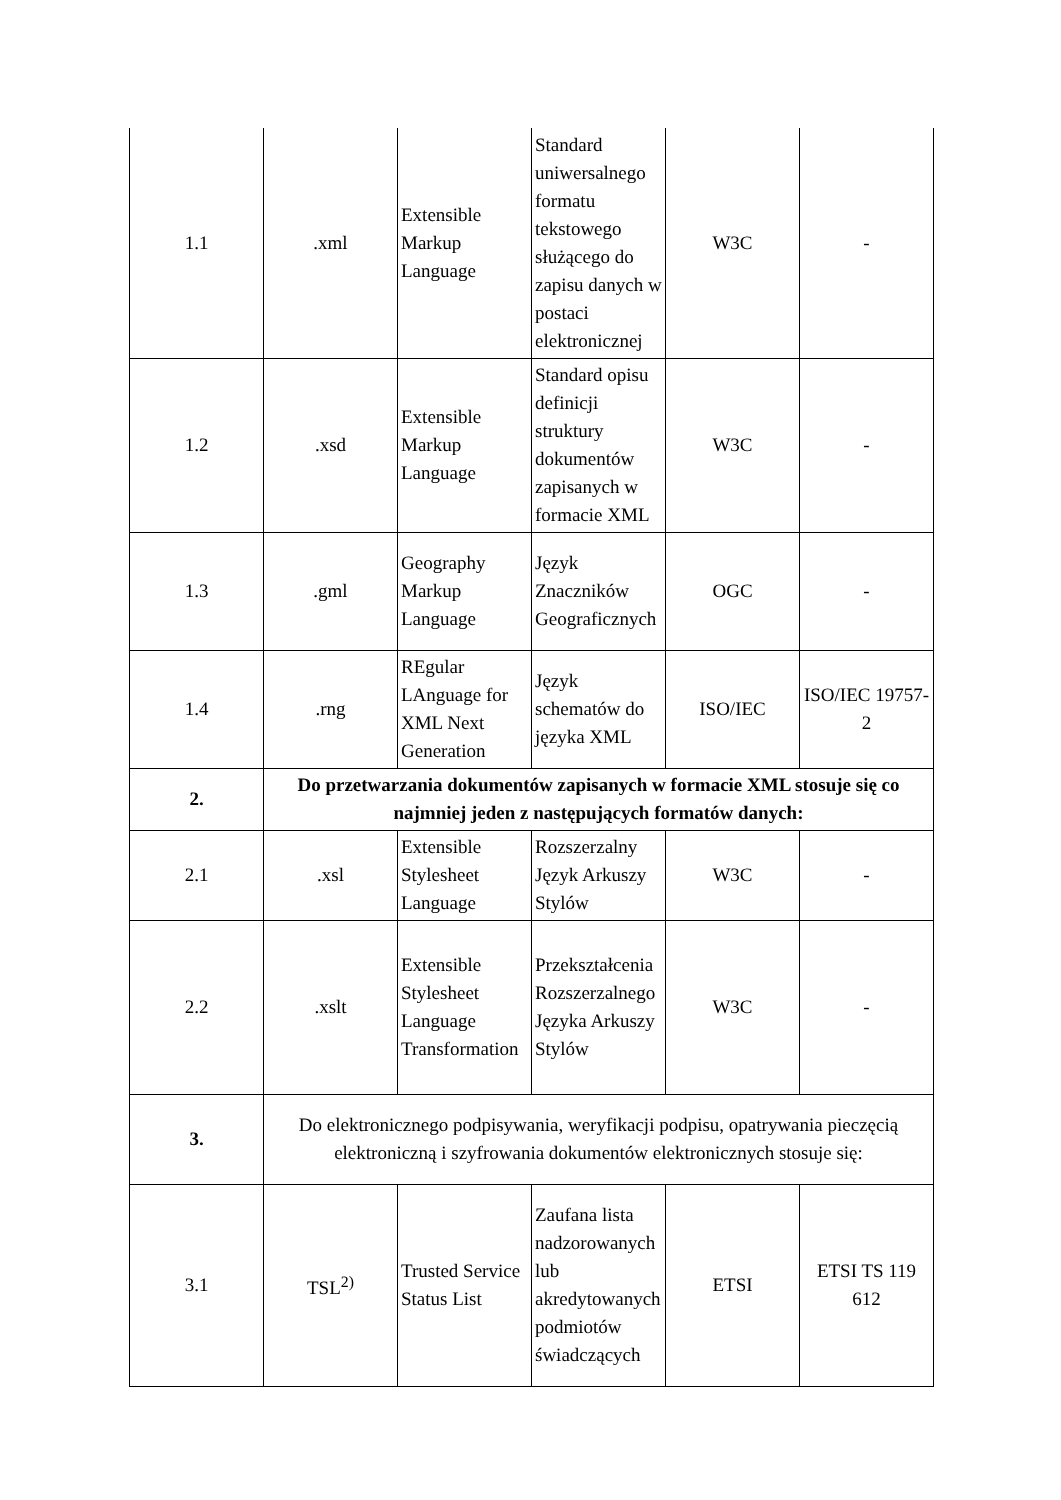| 1.1 | .xml | Extensible Markup Language | Standard uniwersalnego formatu tekstowego służącego do zapisu danych w postaci elektronicznej | W3C | - |
| 1.2 | .xsd | Extensible Markup Language | Standard opisu definicji struktury dokumentów zapisanych w formacie XML | W3C | - |
| 1.3 | .gml | Geography Markup Language | Język Znaczników Geograficznych | OGC | - |
| 1.4 | .rng | REgular LAnguage for XML Next Generation | Język schematów do języka XML | ISO/IEC | ISO/IEC 19757-2 |
| 2. | Do przetwarzania dokumentów zapisanych w formacie XML stosuje się co najmniej jeden z następujących formatów danych: | | | | |
| 2.1 | .xsl | Extensible Stylesheet Language | Rozszerzalny Język Arkuszy Stylów | W3C | - |
| 2.2 | .xslt | Extensible Stylesheet Language Transformation | Przekształcenia Rozszerzalnego Języka Arkuszy Stylów | W3C | - |
| 3. | Do elektronicznego podpisywania, weryfikacji podpisu, opatrywania pieczęcią elektroniczną i szyfrowania dokumentów elektronicznych stosuje się: | | | | |
| 3.1 | TSL<sup>2)</sup> | Trusted Service Status List | Zaufana lista nadzorowanych lub akredytowanych podmiotów świadczących | ETSI | ETSI TS 119 612 |